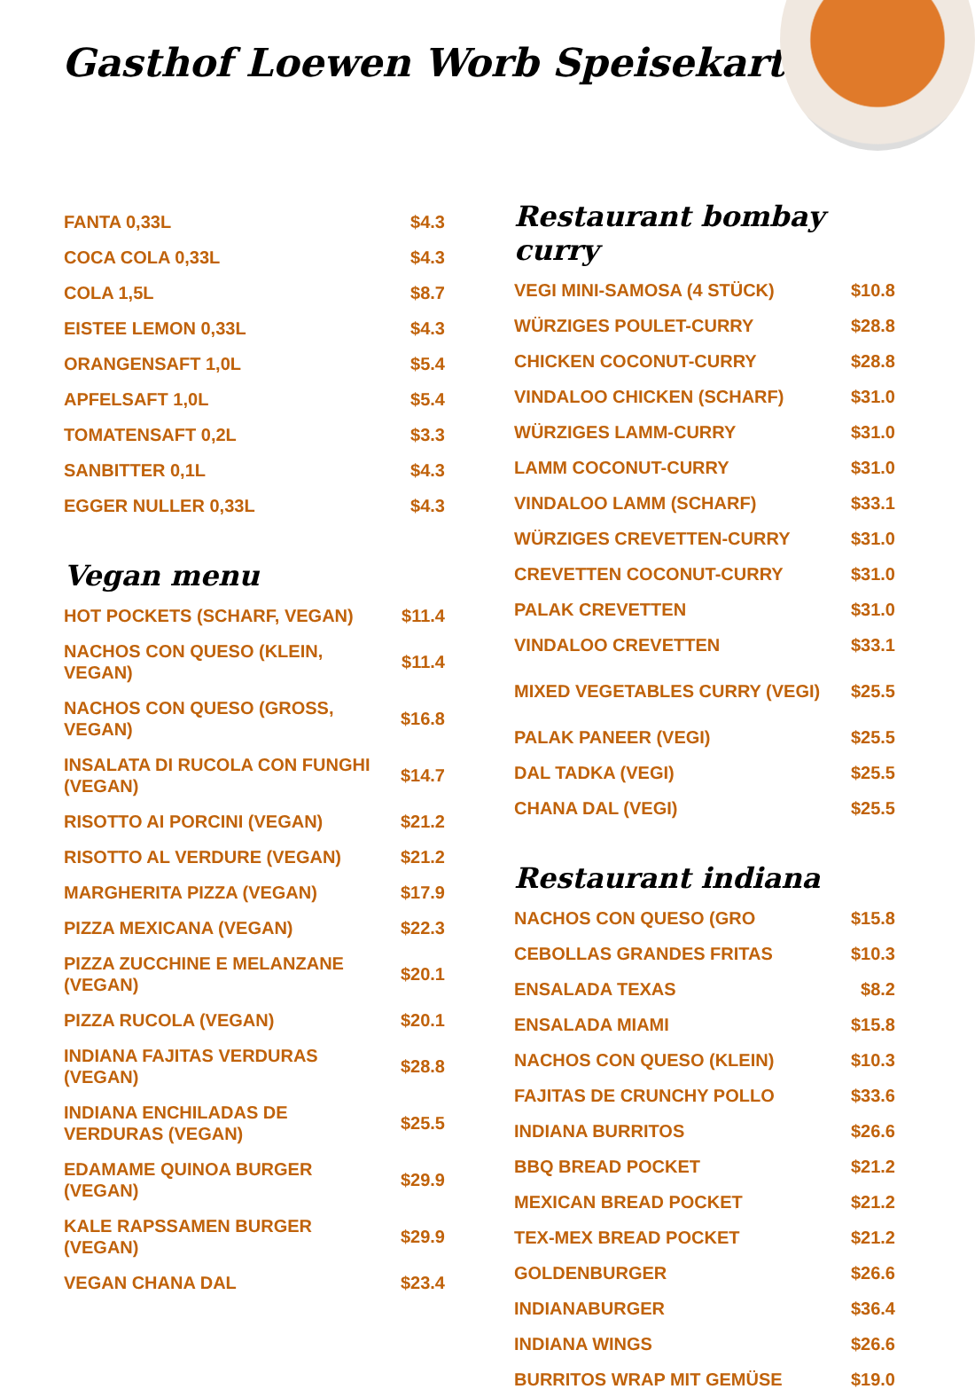Gasthof Loewen Worb Speisekarte
| FANTA 0,33L | $4.3 |
| COCA COLA 0,33L | $4.3 |
| COLA 1,5L | $8.7 |
| EISTEE LEMON 0,33L | $4.3 |
| ORANGENSAFT 1,0L | $5.4 |
| APFELSAFT 1,0L | $5.4 |
| TOMATENSAFT 0,2L | $3.3 |
| SANBITTER 0,1L | $4.3 |
| EGGER NULLER 0,33L | $4.3 |
Vegan menu
| HOT POCKETS (SCHARF, VEGAN) | $11.4 |
| NACHOS CON QUESO (KLEIN, VEGAN) | $11.4 |
| NACHOS CON QUESO (GROSS, VEGAN) | $16.8 |
| INSALATA DI RUCOLA CON FUNGHI (VEGAN) | $14.7 |
| RISOTTO AI PORCINI (VEGAN) | $21.2 |
| RISOTTO AL VERDURE (VEGAN) | $21.2 |
| MARGHERITA PIZZA (VEGAN) | $17.9 |
| PIZZA MEXICANA (VEGAN) | $22.3 |
| PIZZA ZUCCHINE E MELANZANE (VEGAN) | $20.1 |
| PIZZA RUCOLA (VEGAN) | $20.1 |
| INDIANA FAJITAS VERDURAS (VEGAN) | $28.8 |
| INDIANA ENCHILADAS DE VERDURAS (VEGAN) | $25.5 |
| EDAMAME QUINOA BURGER (VEGAN) | $29.9 |
| KALE RAPSSAMEN BURGER (VEGAN) | $29.9 |
| VEGAN CHANA DAL | $23.4 |
Restaurant bombay curry
| VEGI MINI-SAMOSA (4 STÜCK) | $10.8 |
| WÜRZIGES POULET-CURRY | $28.8 |
| CHICKEN COCONUT-CURRY | $28.8 |
| VINDALOO CHICKEN (SCHARF) | $31.0 |
| WÜRZIGES LAMM-CURRY | $31.0 |
| LAMM COCONUT-CURRY | $31.0 |
| VINDALOO LAMM (SCHARF) | $33.1 |
| WÜRZIGES CREVETTEN-CURRY | $31.0 |
| CREVETTEN COCONUT-CURRY | $31.0 |
| PALAK CREVETTEN | $31.0 |
| VINDALOO CREVETTEN | $33.1 |
| MIXED VEGETABLES CURRY (VEGI) | $25.5 |
| PALAK PANEER (VEGI) | $25.5 |
| DAL TADKA (VEGI) | $25.5 |
| CHANA DAL (VEGI) | $25.5 |
Restaurant indiana
| NACHOS CON QUESO (GRO | $15.8 |
| CEBOLLAS GRANDES FRITAS | $10.3 |
| ENSALADA TEXAS | $8.2 |
| ENSALADA MIAMI | $15.8 |
| NACHOS CON QUESO (KLEIN) | $10.3 |
| FAJITAS DE CRUNCHY POLLO | $33.6 |
| INDIANA BURRITOS | $26.6 |
| BBQ BREAD POCKET | $21.2 |
| MEXICAN BREAD POCKET | $21.2 |
| TEX-MEX BREAD POCKET | $21.2 |
| GOLDENBURGER | $26.6 |
| INDIANABURGER | $36.4 |
| INDIANA WINGS | $26.6 |
| BURRITOS WRAP MIT GEMÜSE | $19.0 |